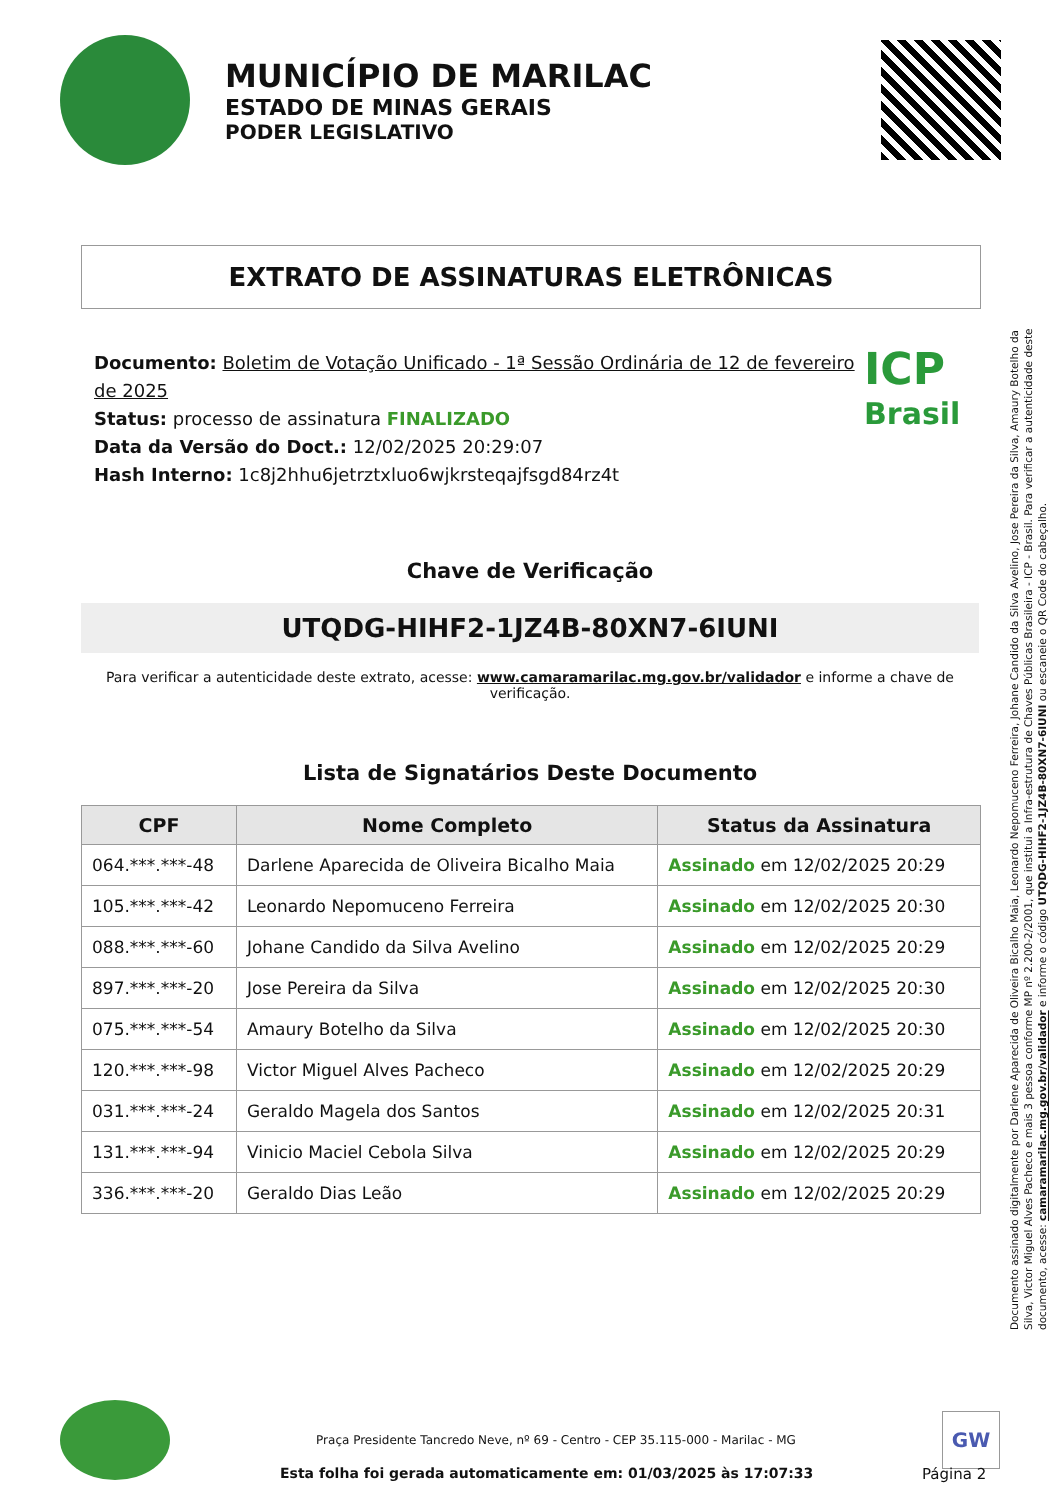MUNICÍPIO DE MARILAC
ESTADO DE MINAS GERAIS
PODER LEGISLATIVO
EXTRATO DE ASSINATURAS ELETRÔNICAS
Documento: Boletim de Votação Unificado - 1ª Sessão Ordinária de 12 de fevereiro de 2025
Status: processo de assinatura FINALIZADO
Data da Versão do Doct.: 12/02/2025 20:29:07
Hash Interno: 1c8j2hhu6jetrztxluo6wjkrsteqajfsgd84rz4t
ICP
Brasil
Chave de Verificação
UTQDG-HIHF2-1JZ4B-80XN7-6IUNI
Para verificar a autenticidade deste extrato, acesse: www.camaramarilac.mg.gov.br/validador e informe a chave de verificação.
Lista de Signatários Deste Documento
| CPF | Nome Completo | Status da Assinatura |
| --- | --- | --- |
| 064.***.***-48 | Darlene Aparecida de Oliveira Bicalho Maia | Assinado em 12/02/2025 20:29 |
| 105.***.***-42 | Leonardo Nepomuceno Ferreira | Assinado em 12/02/2025 20:30 |
| 088.***.***-60 | Johane Candido da Silva Avelino | Assinado em 12/02/2025 20:29 |
| 897.***.***-20 | Jose Pereira da Silva | Assinado em 12/02/2025 20:30 |
| 075.***.***-54 | Amaury Botelho da Silva | Assinado em 12/02/2025 20:30 |
| 120.***.***-98 | Victor Miguel Alves Pacheco | Assinado em 12/02/2025 20:29 |
| 031.***.***-24 | Geraldo Magela dos Santos | Assinado em 12/02/2025 20:31 |
| 131.***.***-94 | Vinicio Maciel Cebola Silva | Assinado em 12/02/2025 20:29 |
| 336.***.***-20 | Geraldo Dias Leão | Assinado em 12/02/2025 20:29 |
Documento assinado digitalmente por Darlene Aparecida de Oliveira Bicalho Maia, Leonardo Nepomuceno Ferreira, Johane Candido da Silva Avelino, Jose Pereira da Silva, Amaury Botelho da Silva, Victor Miguel Alves Pacheco e mais 3 pessoa conforme MP nº 2.200-2/2001, que institui a Infra-estrutura de Chaves Públicas Brasileira - ICP - Brasil. Para verificar a autenticidade deste documento, acesse: camaramarilac.mg.gov.br/validador e informe o código UTQDG-HIHF2-1JZ4B-80XN7-6IUNI ou escaneie o QR Code do cabeçalho.
Praça Presidente Tancredo Neve, nº 69 - Centro - CEP 35.115-000 - Marilac - MG
GW
Esta folha foi gerada automaticamente em: 01/03/2025 às 17:07:33
Página 2